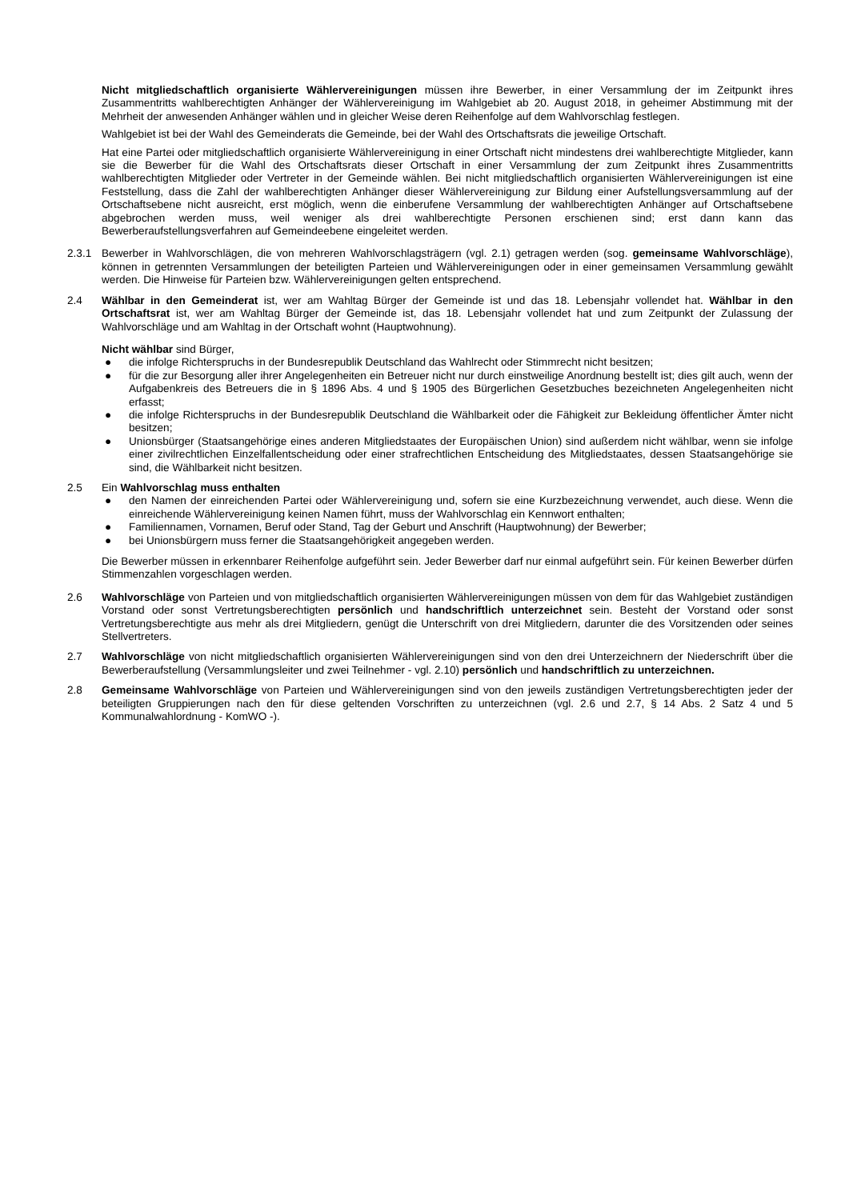Nicht mitgliedschaftlich organisierte Wählervereinigungen müssen ihre Bewerber, in einer Versammlung der im Zeitpunkt ihres Zusammentritts wahlberechtigten Anhänger der Wählervereinigung im Wahlgebiet ab 20. August 2018, in geheimer Abstimmung mit der Mehrheit der anwesenden Anhänger wählen und in gleicher Weise deren Reihenfolge auf dem Wahlvorschlag festlegen.
Wahlgebiet ist bei der Wahl des Gemeinderats die Gemeinde, bei der Wahl des Ortschaftsrats die jeweilige Ortschaft.
Hat eine Partei oder mitgliedschaftlich organisierte Wählervereinigung in einer Ortschaft nicht mindestens drei wahlberechtigte Mitglieder, kann sie die Bewerber für die Wahl des Ortschaftsrats dieser Ortschaft in einer Versammlung der zum Zeitpunkt ihres Zusammentritts wahlberechtigten Mitglieder oder Vertreter in der Gemeinde wählen. Bei nicht mitgliedschaftlich organisierten Wählervereinigungen ist eine Feststellung, dass die Zahl der wahlberechtigten Anhänger dieser Wählervereinigung zur Bildung einer Aufstellungsversammlung auf der Ortschaftsebene nicht ausreicht, erst möglich, wenn die einberufene Versammlung der wahlberechtigten Anhänger auf Ortschaftsebene abgebrochen werden muss, weil weniger als drei wahlberechtigte Personen erschienen sind; erst dann kann das Bewerberaufstellungsverfahren auf Gemeindeebene eingeleitet werden.
2.3.1 Bewerber in Wahlvorschlägen, die von mehreren Wahlvorschlagsträgern (vgl. 2.1) getragen werden (sog. gemeinsame Wahlvorschläge), können in getrennten Versammlungen der beteiligten Parteien und Wählervereinigungen oder in einer gemeinsamen Versammlung gewählt werden. Die Hinweise für Parteien bzw. Wählervereinigungen gelten entsprechend.
2.4 Wählbar in den Gemeinderat ist, wer am Wahltag Bürger der Gemeinde ist und das 18. Lebensjahr vollendet hat. Wählbar in den Ortschaftsrat ist, wer am Wahltag Bürger der Gemeinde ist, das 18. Lebensjahr vollendet hat und zum Zeitpunkt der Zulassung der Wahlvorschläge und am Wahltag in der Ortschaft wohnt (Hauptwohnung).
Nicht wählbar sind Bürger,
● die infolge Richterspruchs in der Bundesrepublik Deutschland das Wahlrecht oder Stimmrecht nicht besitzen;
● für die zur Besorgung aller ihrer Angelegenheiten ein Betreuer nicht nur durch einstweilige Anordnung bestellt ist; dies gilt auch, wenn der Aufgabenkreis des Betreuers die in § 1896 Abs. 4 und § 1905 des Bürgerlichen Gesetzbuches bezeichneten Angelegenheiten nicht erfasst;
● die infolge Richterspruchs in der Bundesrepublik Deutschland die Wählbarkeit oder die Fähigkeit zur Bekleidung öffentlicher Ämter nicht besitzen;
● Unionsbürger (Staatsangehörige eines anderen Mitgliedstaates der Europäischen Union) sind außerdem nicht wählbar, wenn sie infolge einer zivilrechtlichen Einzelfallentscheidung oder einer strafrechtlichen Entscheidung des Mitgliedstaates, dessen Staatsangehörige sie sind, die Wählbarkeit nicht besitzen.
2.5 Ein Wahlvorschlag muss enthalten
● den Namen der einreichenden Partei oder Wählervereinigung und, sofern sie eine Kurzbezeichnung verwendet, auch diese. Wenn die einreichende Wählervereinigung keinen Namen führt, muss der Wahlvorschlag ein Kennwort enthalten;
● Familiennamen, Vornamen, Beruf oder Stand, Tag der Geburt und Anschrift (Hauptwohnung) der Bewerber;
● bei Unionsbürgern muss ferner die Staatsangehörigkeit angegeben werden.
Die Bewerber müssen in erkennbarer Reihenfolge aufgeführt sein. Jeder Bewerber darf nur einmal aufgeführt sein. Für keinen Bewerber dürfen Stimmenzahlen vorgeschlagen werden.
2.6 Wahlvorschläge von Parteien und von mitgliedschaftlich organisierten Wählervereinigungen müssen von dem für das Wahlgebiet zuständigen Vorstand oder sonst Vertretungsberechtigten persönlich und handschriftlich unterzeichnet sein. Besteht der Vorstand oder sonst Vertretungsberechtigte aus mehr als drei Mitgliedern, genügt die Unterschrift von drei Mitgliedern, darunter die des Vorsitzenden oder seines Stellvertreters.
2.7 Wahlvorschläge von nicht mitgliedschaftlich organisierten Wählervereinigungen sind von den drei Unterzeichnern der Niederschrift über die Bewerberaufstellung (Versammlungsleiter und zwei Teilnehmer - vgl. 2.10) persönlich und handschriftlich zu unterzeichnen.
2.8 Gemeinsame Wahlvorschläge von Parteien und Wählervereinigungen sind von den jeweils zuständigen Vertretungsberechtigten jeder der beteiligten Gruppierungen nach den für diese geltenden Vorschriften zu unterzeichnen (vgl. 2.6 und 2.7, § 14 Abs. 2 Satz 4 und 5 Kommunalwahlordnung - KomWO -).